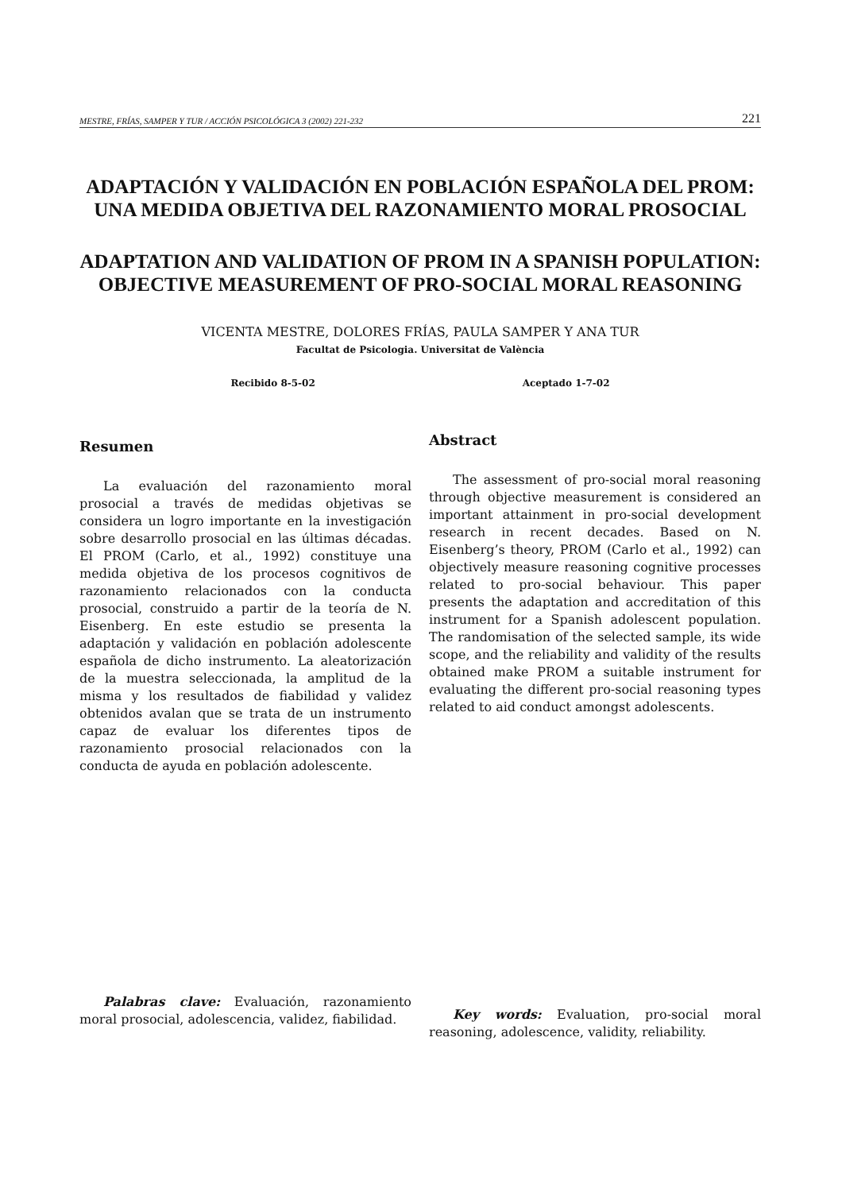MESTRE, FRÍAS, SAMPER Y TUR / ACCIÓN PSICOLÓGICA 3 (2002) 221-232 221
ADAPTACIÓN Y VALIDACIÓN EN POBLACIÓN ESPAÑOLA DEL PROM: UNA MEDIDA OBJETIVA DEL RAZONAMIENTO MORAL PROSOCIAL
ADAPTATION AND VALIDATION OF PROM IN A SPANISH POPULATION: OBJECTIVE MEASUREMENT OF PRO-SOCIAL MORAL REASONING
VICENTA MESTRE, DOLORES FRÍAS, PAULA SAMPER Y ANA TUR
Facultat de Psicologia. Universitat de València
Recibido 8-5-02 Aceptado 1-7-02
Resumen
La evaluación del razonamiento moral prosocial a través de medidas objetivas se considera un logro importante en la investigación sobre desarrollo prosocial en las últimas décadas. El PROM (Carlo, et al., 1992) constituye una medida objetiva de los procesos cognitivos de razonamiento relacionados con la conducta prosocial, construido a partir de la teoría de N. Eisenberg. En este estudio se presenta la adaptación y validación en población adolescente española de dicho instrumento. La aleatorización de la muestra seleccionada, la amplitud de la misma y los resultados de fiabilidad y validez obtenidos avalan que se trata de un instrumento capaz de evaluar los diferentes tipos de razonamiento prosocial relacionados con la conducta de ayuda en población adolescente.
Palabras clave: Evaluación, razonamiento moral prosocial, adolescencia, validez, fiabilidad.
Abstract
The assessment of pro-social moral reasoning through objective measurement is considered an important attainment in pro-social development research in recent decades. Based on N. Eisenberg’s theory, PROM (Carlo et al., 1992) can objectively measure reasoning cognitive processes related to pro-social behaviour. This paper presents the adaptation and accreditation of this instrument for a Spanish adolescent population. The randomisation of the selected sample, its wide scope, and the reliability and validity of the results obtained make PROM a suitable instrument for evaluating the different pro-social reasoning types related to aid conduct amongst adolescents.
Key words: Evaluation, pro-social moral reasoning, adolescence, validity, reliability.